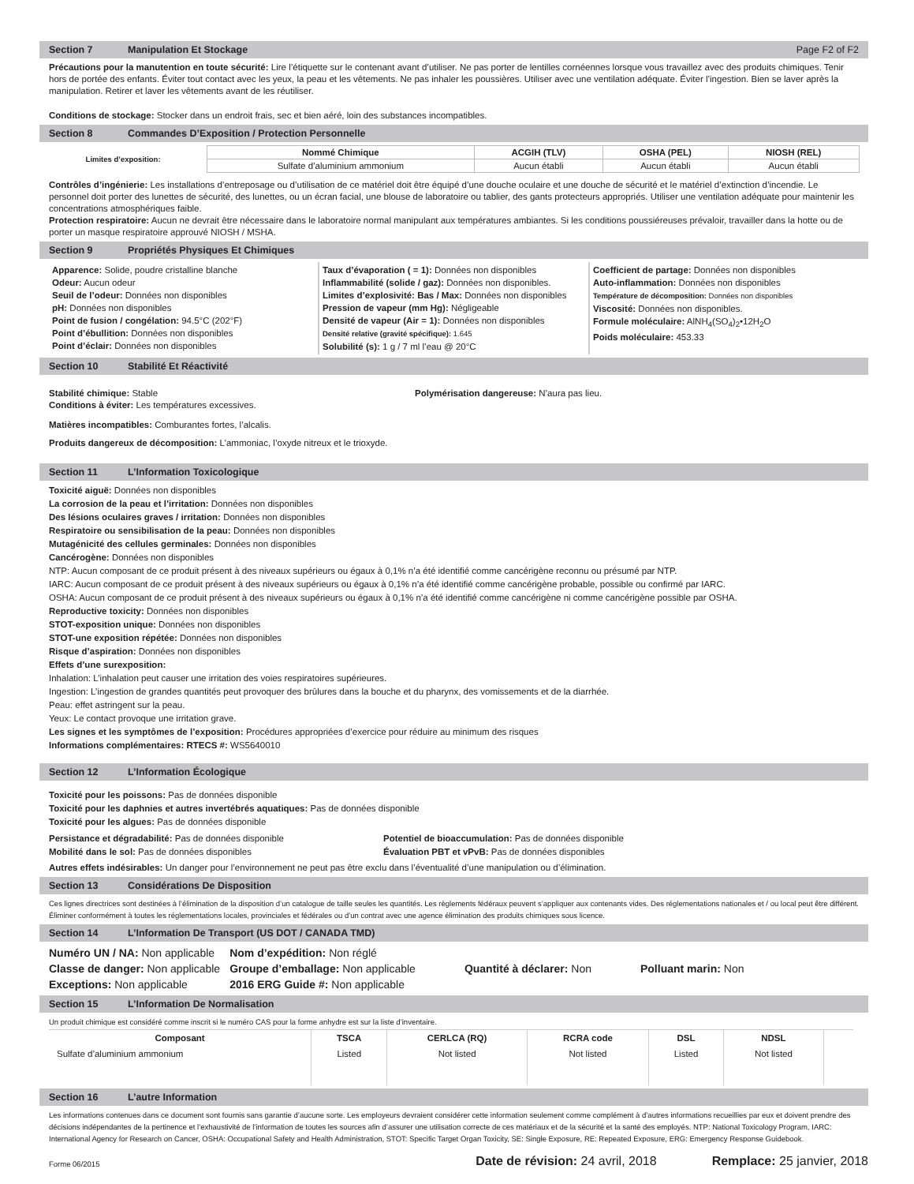Section 7 Manipulation Et Stockage Page F2 of F2
Précautions pour la manutention en toute sécurité: Lire l’étiquette sur le contenant avant d’utiliser. Ne pas porter de lentilles cornéennes lorsque vous travaillez avec des produits chimiques. Tenir hors de portée des enfants. Éviter tout contact avec les yeux, la peau et les vêtements. Ne pas inhaler les poussières. Utiliser avec une ventilation adéquate. Éviter l’ingestion. Bien se laver après la manipulation. Retirer et laver les vêtements avant de les réutiliser.
Conditions de stockage: Stocker dans un endroit frais, sec et bien aéré, loin des substances incompatibles.
Section 8 Commandes D’Exposition / Protection Personnelle
| Limites d’exposition: | Nommé Chimique | ACGIH (TLV) | OSHA (PEL) | NIOSH (REL) |
| | Sulfate d’aluminium ammonium | Aucun établi | Aucun établi | Aucun établi |
Contrôles d’ingénierie: Les installations d’entreposage ou d’utilisation de ce matériel doit être équipé d’une douche oculaire et une douche de sécurité et le matériel d’extinction d’incendie. Le personnel doit porter des lunettes de sécurité, des lunettes, ou un écran facial, une blouse de laboratoire ou tablier, des gants protecteurs appropriés. Utiliser une ventilation adéquate pour maintenir les concentrations atmosphériques faible.
Protection respiratoire: Aucun ne devrait être nécessaire dans le laboratoire normal manipulant aux températures ambiantes. Si les conditions poussiéreuses prévaloir, travailler dans la hotte ou de porter un masque respiratoire approuvé NIOSH / MSHA.
Section 9 Propriétés Physiques Et Chimiques
Apparence: Solide, poudre cristalline blanche
Odeur: Aucun odeur
Seuil de l’odeur: Données non disponibles
pH: Données non disponibles
Point de fusion / congélation: 94.5°C (202°F)
Point d’ébullition: Données non disponibles
Point d’éclair: Données non disponibles
Taux d’évaporation ( = 1): Données non disponibles
Inflammabilité (solide / gaz): Données non disponibles.
Limites d’explosivité: Bas / Max: Données non disponibles
Pression de vapeur (mm Hg): Négligeable
Densité de vapeur (Air = 1): Données non disponibles
Densité relative (gravité spécifique): 1.645
Solubilité (s): 1 g / 7 ml l’eau @ 20°C
Coefficient de partage: Données non disponibles
Auto-inflammation: Données non disponibles
Température de décomposition: Données non disponibles
Viscosité: Données non disponibles.
Formule moléculaire: AlNH<sub>4</sub>(SO<sub>4</sub>)<sub>2</sub>•12H<sub>2</sub>O
Poids moléculaire: 453.33
Section 10 Stabilité Et Réactivité
Stabilité chimique: Stable
Conditions à éviter: Les températures excessives.
Polymérisation dangereuse: N’aura pas lieu.
Matières incompatibles: Comburantes fortes, l’alcalis.
Produits dangereux de décomposition: L’ammoniac, l’oxyde nitreux et le trioxyde.
Section 11 L’Information Toxicologique
Toxicité aiguë: Données non disponibles
La corrosion de la peau et l’irritation: Données non disponibles
Des lésions oculaires graves / irritation: Données non disponibles
Respiratoire ou sensibilisation de la peau: Données non disponibles
Mutagénicité des cellules germinales: Données non disponibles
Cancérogène: Données non disponibles
NTP: Aucun composant de ce produit présent à des niveaux supérieurs ou égaux à 0,1% n’a été identifié comme cancérigène reconnu ou présumé par NTP.
IARC: Aucun composant de ce produit présent à des niveaux supérieurs ou égaux à 0,1% n’a été identifié comme cancérigène probable, possible ou confirmé par IARC.
OSHA: Aucun composant de ce produit présent à des niveaux supérieurs ou égaux à 0,1% n’a été identifié comme cancérigène ni comme cancérigène possible par OSHA.
Reproductive toxicity: Données non disponibles
STOT-exposition unique: Données non disponibles
STOT-une exposition répétée: Données non disponibles
Risque d’aspiration: Données non disponibles
Effets d’une surexposition:
Inhalation: L’inhalation peut causer une irritation des voies respiratoires supérieures.
Ingestion: L’ingestion de grandes quantités peut provoquer des brûlures dans la bouche et du pharynx, des vomissements et de la diarrhée.
Peau: effet astringent sur la peau.
Yeux: Le contact provoque une irritation grave.
Les signes et les symptômes de l’exposition: Procédures appropriées d’exercice pour réduire au minimum des risques
Informations complémentaires: RTECS #: WS5640010
Section 12 L’Information Écologique
Toxicité pour les poissons: Pas de données disponible
Toxicité pour les daphnies et autres invertébrés aquatiques: Pas de données disponible
Toxicité pour les algues: Pas de données disponible
Persistance et dégradabilité: Pas de données disponible
Mobilité dans le sol: Pas de données disponibles
Potentiel de bioaccumulation: Pas de données disponible
Évaluation PBT et vPvB: Pas de données disponibles
Autres effets indésirables: Un danger pour l’environnement ne peut pas être exclu dans l’éventualité d’une manipulation ou d’élimination.
Section 13 Considérations De Disposition
Ces lignes directrices sont destinées à l’élimination de la disposition d’un catalogue de taille seules les quantités. Les règlements fédéraux peuvent s’appliquer aux contenants vides. Des réglementations nationales et / ou local peut être différent. Éliminer conformément à toutes les réglementations locales, provinciales et fédérales ou d’un contrat avec une agence élimination des produits chimiques sous licence.
Section 14 L’Information De Transport (US DOT / CANADA TMD)
| Numéro UN / NA: Non applicable | Nom d’expédition: Non réglé | | |
| Classe de danger: Non applicable | Groupe d’emballage: Non applicable | Quantité à déclarer: Non | Polluant marin: Non |
| Exceptions: Non applicable | 2016 ERG Guide #: Non applicable | | |
Section 15 L’Information De Normalisation
Un produit chimique est considéré comme inscrit si le numéro CAS pour la forme anhydre est sur la liste d’inventaire.
| Composant | TSCA | CERLCA (RQ) | RCRA code | DSL | NDSL | |
| --- | --- | --- | --- | --- | --- | --- |
| Sulfate d’aluminium ammonium | Listed | Not listed | Not listed | Listed | Not listed | |
Section 16 L’autre Information
Les informations contenues dans ce document sont fournis sans garantie d’aucune sorte. Les employeurs devraient considérer cette information seulement comme complément à d’autres informations recueillies par eux et doivent prendre des décisions indépendantes de la pertinence et l’exhaustivité de l’information de toutes les sources afin d’assurer une utilisation correcte de ces matériaux et de la sécurité et la santé des employés. NTP: National Toxicology Program, IARC: International Agency for Research on Cancer, OSHA: Occupational Safety and Health Administration, STOT: Specific Target Organ Toxicity, SE: Single Exposure, RE: Repeated Exposure, ERG: Emergency Response Guidebook.
Forme 06/2015 Date de révision: 24 avril, 2018 Remplace: 25 janvier, 2018